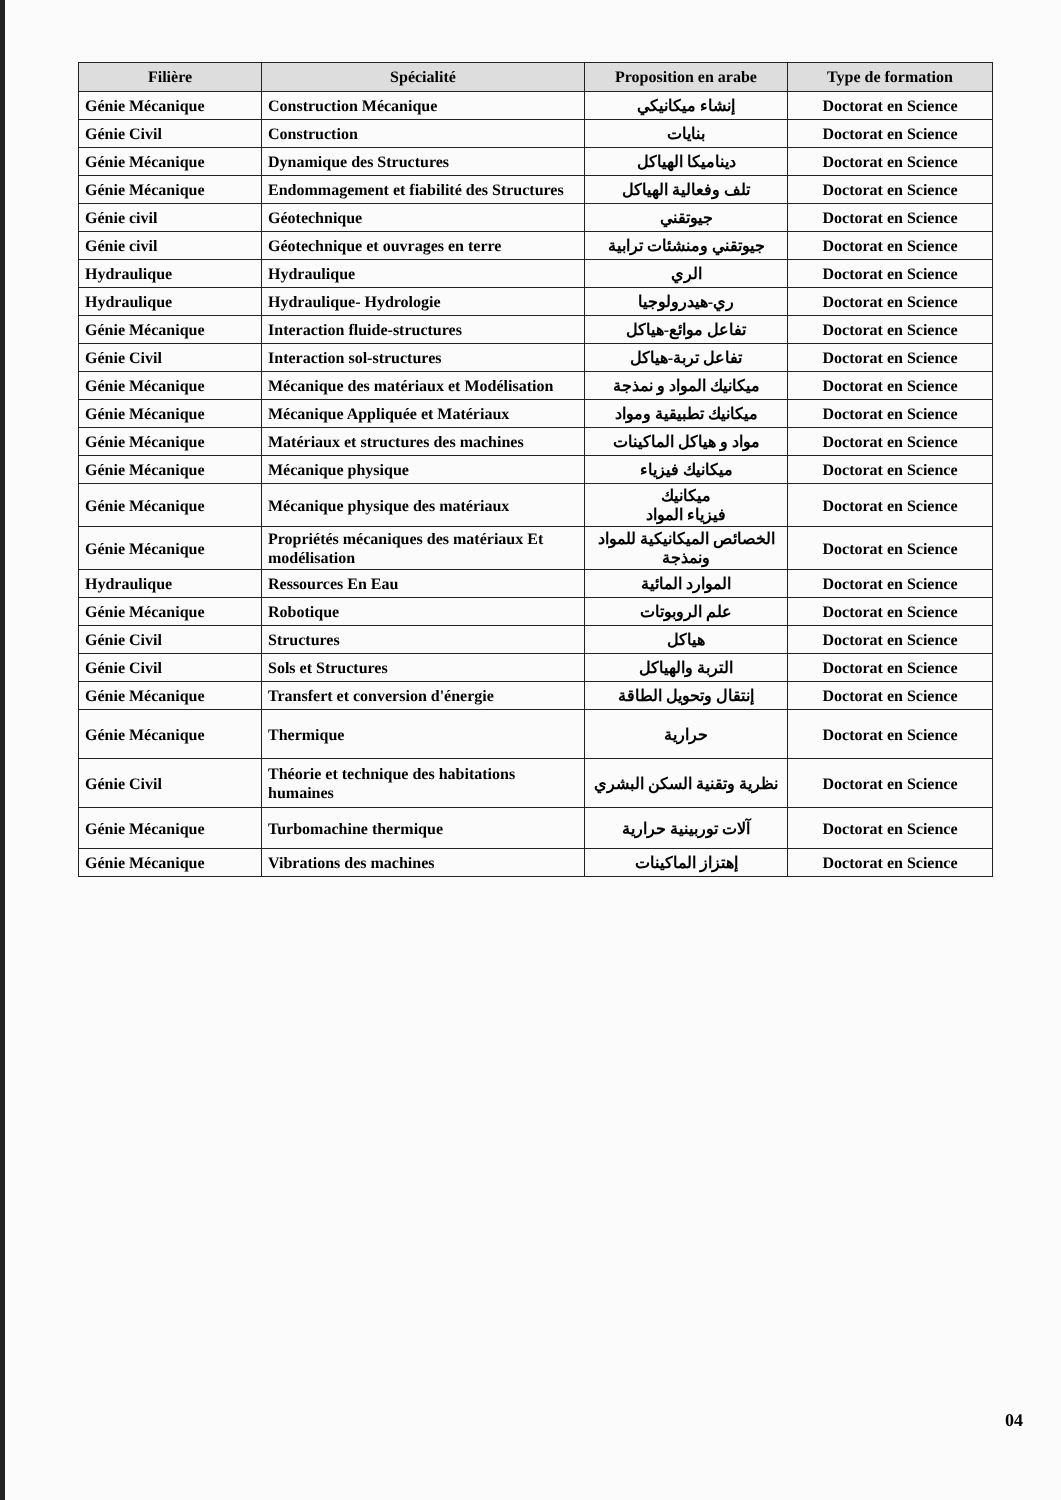| Filière | Spécialité | Proposition en arabe | Type de formation |
| --- | --- | --- | --- |
| Génie Mécanique | Construction Mécanique | إنشاء ميكانيكي | Doctorat en Science |
| Génie Civil | Construction | بنايات | Doctorat en Science |
| Génie Mécanique | Dynamique des Structures | ديناميكا الهياكل | Doctorat en Science |
| Génie Mécanique | Endommagement et fiabilité des Structures | تلف وفعالية الهياكل | Doctorat en Science |
| Génie civil | Géotechnique | جيوتقني | Doctorat en Science |
| Génie civil | Géotechnique et ouvrages en terre | جيوتقني ومنشئات ترابية | Doctorat en Science |
| Hydraulique | Hydraulique | الري | Doctorat en Science |
| Hydraulique | Hydraulique- Hydrologie | ري-هيدرولوجيا | Doctorat en Science |
| Génie Mécanique | Interaction fluide-structures | تفاعل موائع-هياكل | Doctorat en Science |
| Génie Civil | Interaction sol-structures | تفاعل تربة-هياكل | Doctorat en Science |
| Génie Mécanique | Mécanique des matériaux et Modélisation | ميكانيك المواد و نمذجة | Doctorat en Science |
| Génie Mécanique | Mécanique Appliquée et Matériaux | ميكانيك تطبيقية ومواد | Doctorat en Science |
| Génie Mécanique | Matériaux et structures des machines | مواد و هياكل الماكينات | Doctorat en Science |
| Génie Mécanique | Mécanique physique | ميكانيك فيزياء | Doctorat en Science |
| Génie Mécanique | Mécanique physique des matériaux | ميكانيك فيزياء المواد | Doctorat en Science |
| Génie Mécanique | Propriétés mécaniques des matériaux Et modélisation | الخصائص الميكانيكية للمواد ونمذجة | Doctorat en Science |
| Hydraulique | Ressources En Eau | الموارد المائية | Doctorat en Science |
| Génie Mécanique | Robotique | علم الروبوتات | Doctorat en Science |
| Génie Civil | Structures | هياكل | Doctorat en Science |
| Génie Civil | Sols et Structures | التربة والهياكل | Doctorat en Science |
| Génie Mécanique | Transfert et conversion d'énergie | إنتقال وتحويل الطاقة | Doctorat en Science |
| Génie Mécanique | Thermique | حرارية | Doctorat en Science |
| Génie Civil | Théorie et technique des habitations humaines | نظرية وتقنية السكن البشري | Doctorat en Science |
| Génie Mécanique | Turbomachine thermique | آلات توربينية حرارية | Doctorat en Science |
| Génie Mécanique | Vibrations des machines | إهتزاز الماكينات | Doctorat en Science |
04